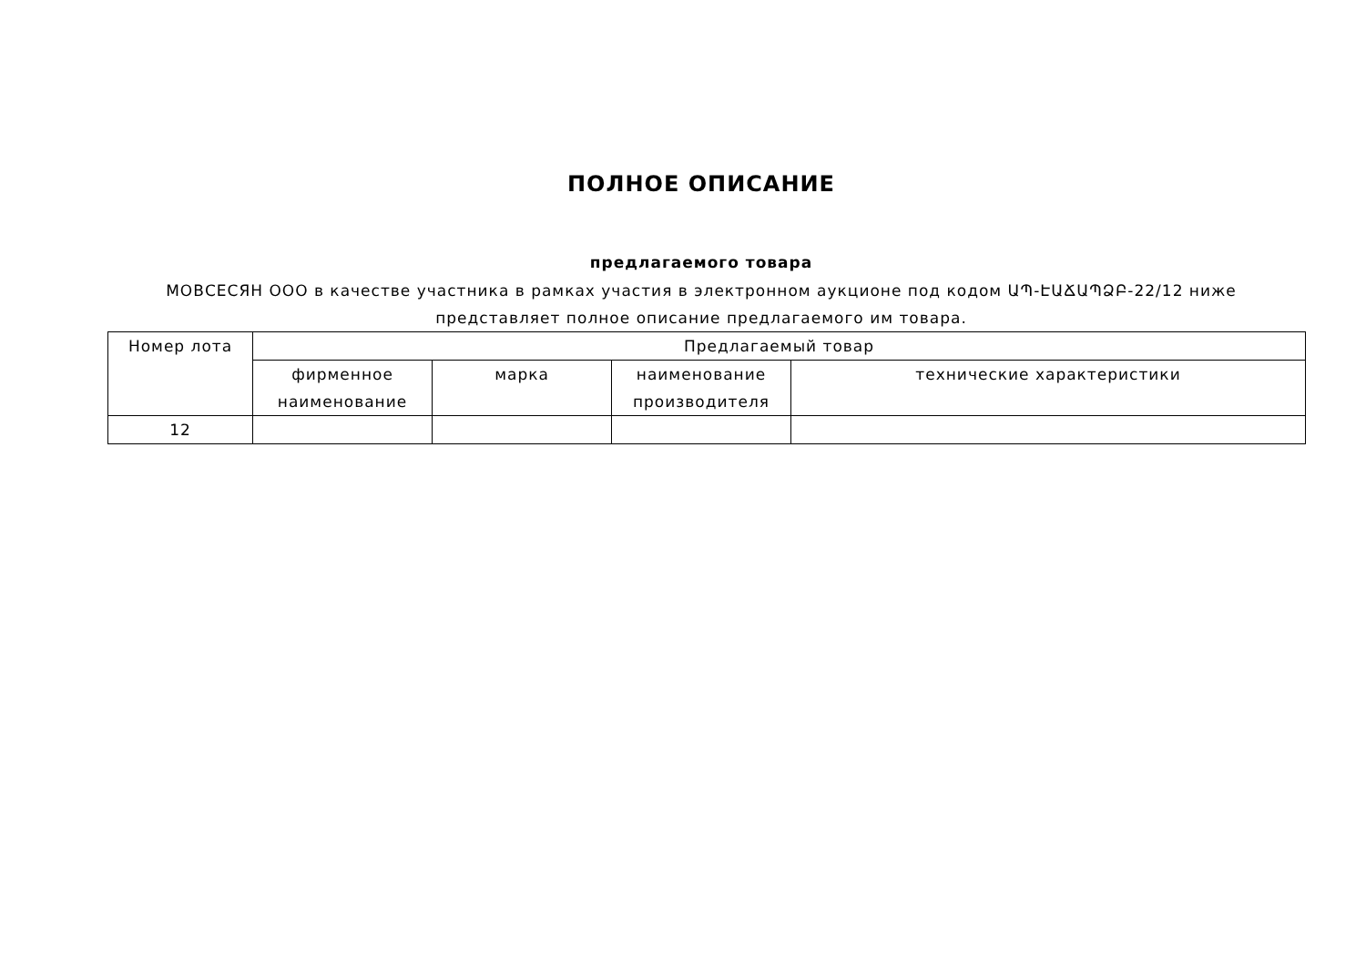ПОЛНОЕ ОПИСАНИЕ
предлагаемого товара
МОВСЕСЯН ООО в качестве участника в рамках участия в электронном аукционе под кодом ԱՊ-ԷԱՃԱՊՁԲ-22/12 ниже представляет полное описание предлагаемого им товара.
| Номер лота | Предлагаемый товар | | | |
| --- | --- | --- | --- | --- |
| | фирменное наименование | марка | наименование производителя | технические характеристики |
| 12 | | | | |